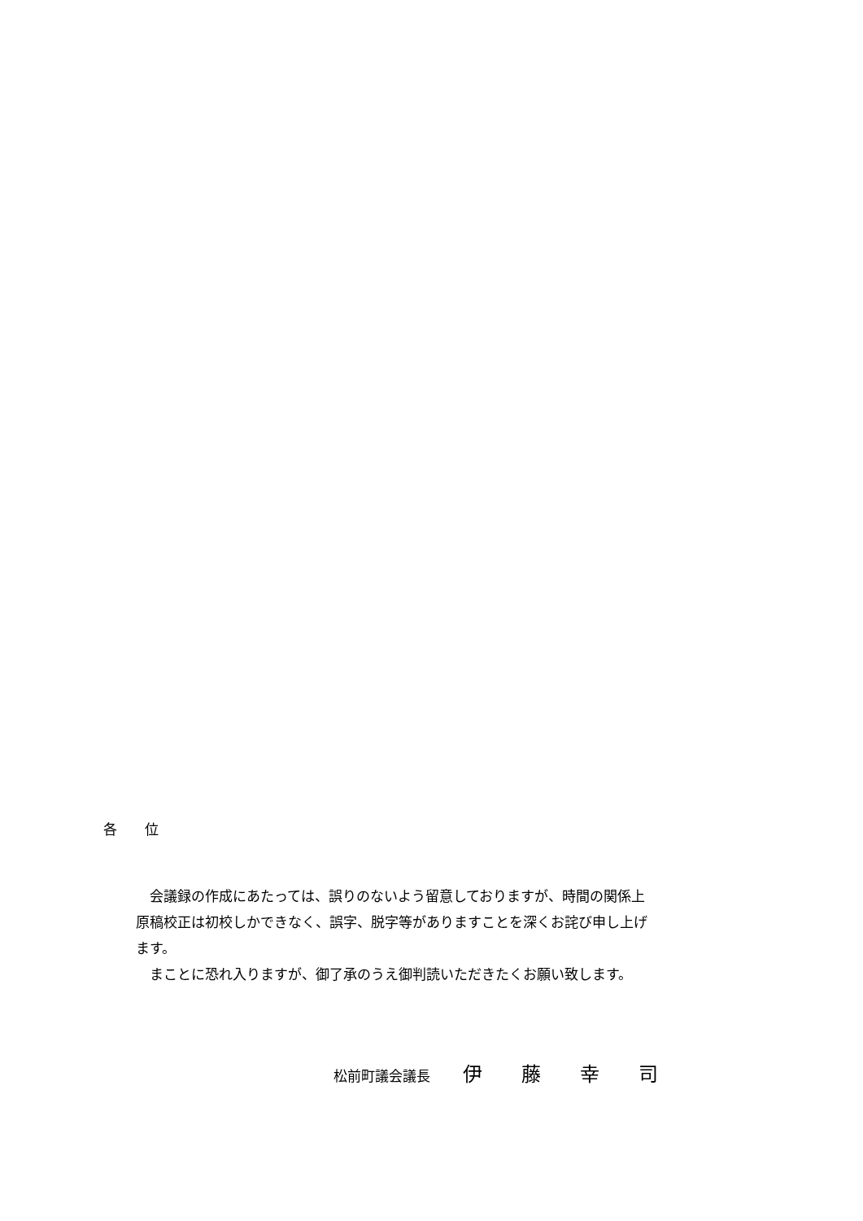各　　位
　会議録の作成にあたっては、誤りのないよう留意しておりますが、時間の関係上原稿校正は初校しかできなく、誤字、脱字等がありますことを深くお詫び申し上げます。
　まことに恐れ入りますが、御了承のうえ御判読いただきたくお願い致します。
松前町議会議長 伊　　藤　　幸　　司